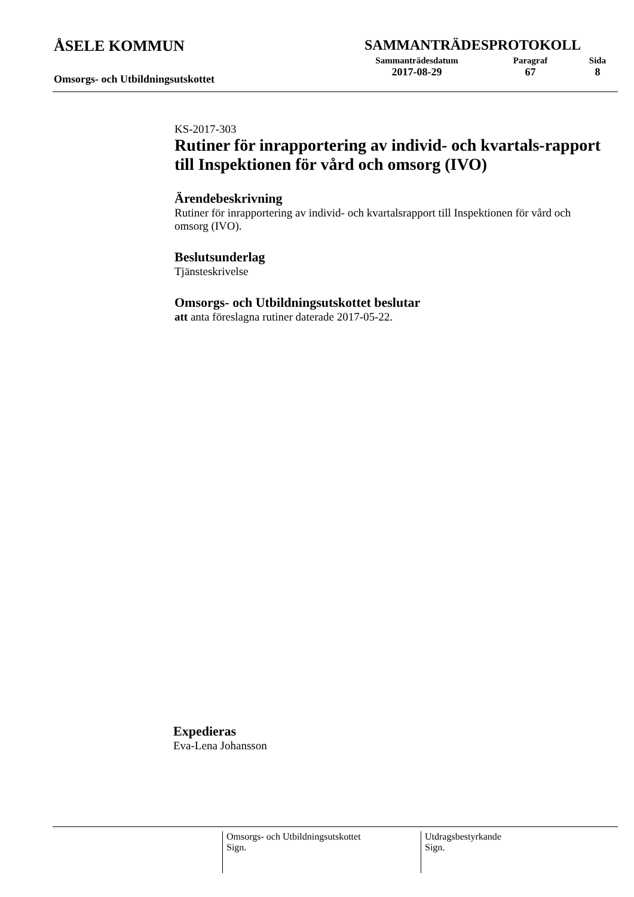ÅSELE KOMMUN
Omsorgs- och Utbildningsutskottet
SAMMANTRÄDESPROTOKOLL
Sammanträdesdatum
2017-08-29
Paragraf
67
Sida
8
KS-2017-303
Rutiner för inrapportering av individ- och kvartals-rapport till Inspektionen för vård och omsorg (IVO)
Ärendebeskrivning
Rutiner för inrapportering av individ- och kvartalsrapport till Inspektionen för vård och omsorg (IVO).
Beslutsunderlag
Tjänsteskrivelse
Omsorgs- och Utbildningsutskottet beslutar
att anta föreslagna rutiner daterade 2017-05-22.
Expedieras
Eva-Lena Johansson
Omsorgs- och Utbildningsutskottet
Sign.
Utdragsbestyrkande
Sign.